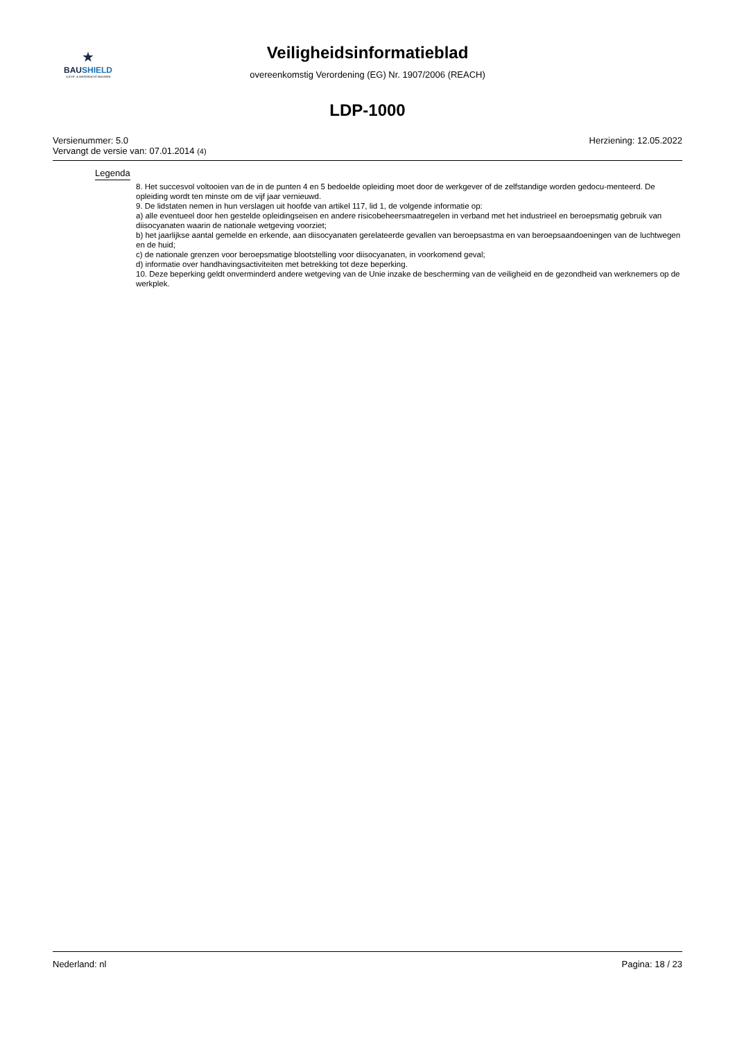★
BAUSHIELD
LUCHT- & WATERDICHT BOUWEN
Veiligheidsinformatieblad
overeenkomstig Verordening (EG) Nr. 1907/2006 (REACH)
LDP-1000
Versienummer: 5.0
Vervangt de versie van: 07.01.2014 (4)
Herziening: 12.05.2022
Legenda
8. Het succesvol voltooien van de in de punten 4 en 5 bedoelde opleiding moet door de werkgever of de zelfstandige worden gedocu-menteerd. De opleiding wordt ten minste om de vijf jaar vernieuwd.
9. De lidstaten nemen in hun verslagen uit hoofde van artikel 117, lid 1, de volgende informatie op:
a) alle eventueel door hen gestelde opleidingseisen en andere risicobeheersmaatregelen in verband met het industrieel en beroepsmatig gebruik van diisocyanaten waarin de nationale wetgeving voorziet;
b) het jaarlijkse aantal gemelde en erkende, aan diisocyanaten gerelateerde gevallen van beroepsastma en van beroepsaandoeningen van de luchtwegen en de huid;
c) de nationale grenzen voor beroepsmatige blootstelling voor diisocyanaten, in voorkomend geval;
d) informatie over handhavingsactiviteiten met betrekking tot deze beperking.
10. Deze beperking geldt onverminderd andere wetgeving van de Unie inzake de bescherming van de veiligheid en de gezondheid van werknemers op de werkplek.
Nederland: nl Pagina: 18 / 23